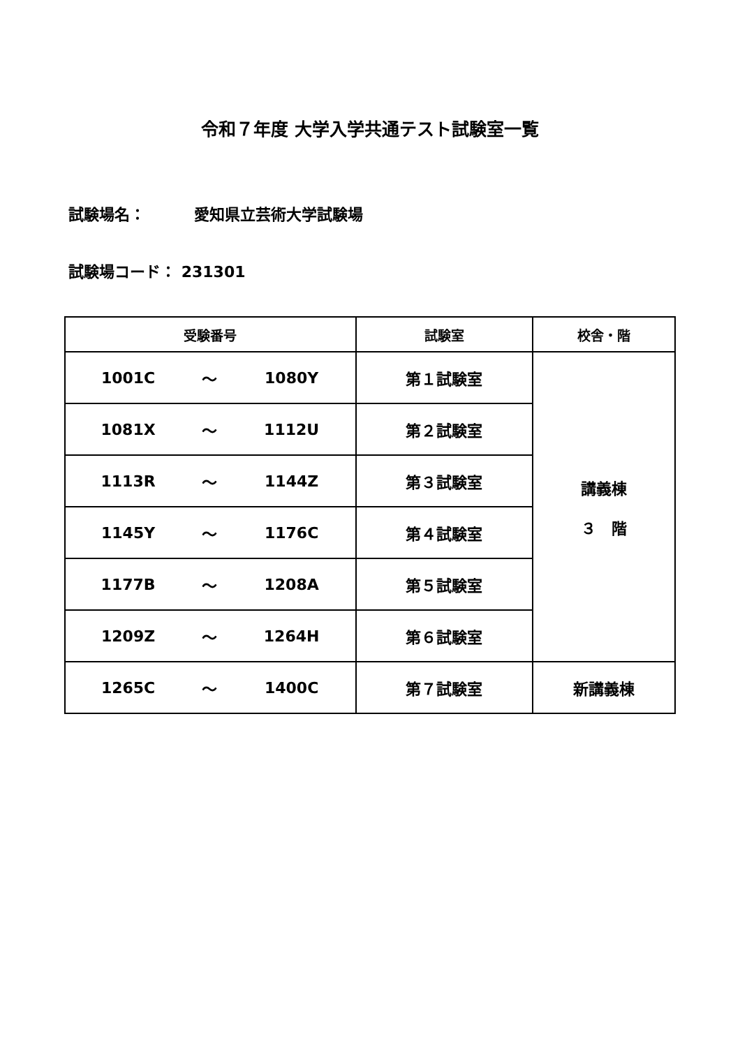令和７年度 大学入学共通テスト試験室一覧
試験場名： 愛知県立芸術大学試験場
試験場コード： 231301
| 受験番号 | | | 試験室 | 校舎・階 |
| --- | --- | --- | --- | --- |
| 1001C | ～ | 1080Y | 第１試験室 | 講義棟 ３ 階 |
| 1081X | ～ | 1112U | 第２試験室 | |
| 1113R | ～ | 1144Z | 第３試験室 | |
| 1145Y | ～ | 1176C | 第４試験室 | |
| 1177B | ～ | 1208A | 第５試験室 | |
| 1209Z | ～ | 1264H | 第６試験室 | |
| 1265C | ～ | 1400C | 第７試験室 | 新講義棟 |